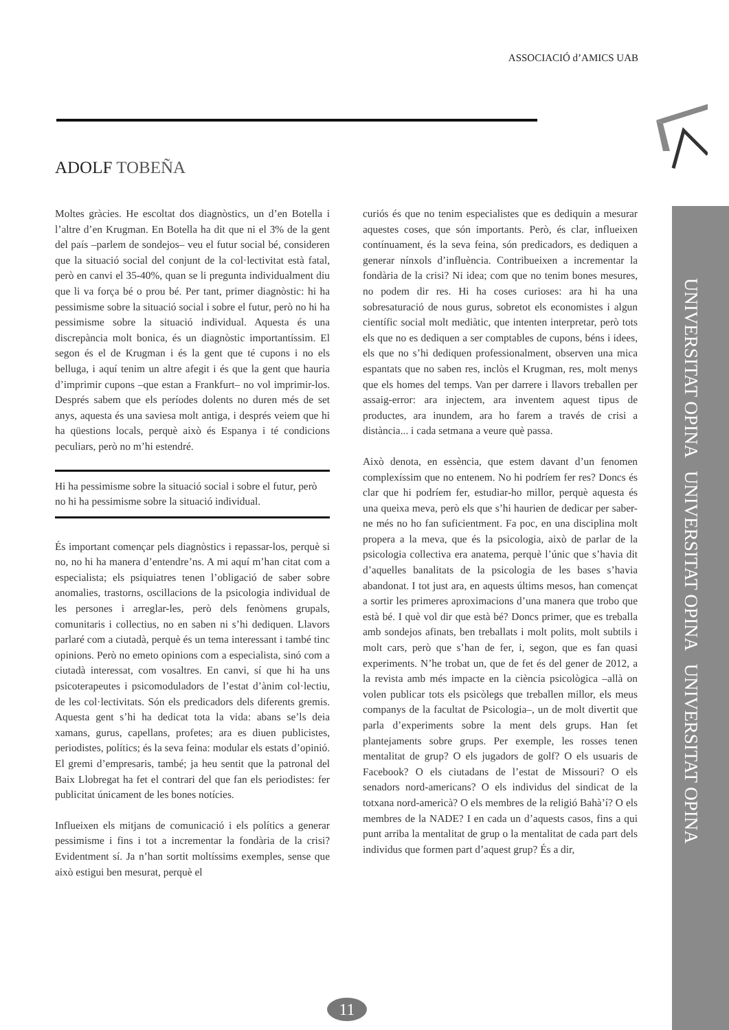ASSOCIACIÓ d’AMICS UAB
UNIVERSITAT OPINA UNIVERSITAT OPINA UNIVERSITAT OPINA
ADOLF TOBEÑA
Moltes gràcies. He escoltat dos diagnòstics, un d’en Botella i l’altre d’en Krugman. En Botella ha dit que ni el 3% de la gent del país –parlem de sondejos– veu el futur social bé, consideren que la situació social del conjunt de la col·lectivitat està fatal, però en canvi el 35-40%, quan se li pregunta individualment diu que li va força bé o prou bé. Per tant, primer diagnòstic: hi ha pessimisme sobre la situació social i sobre el futur, però no hi ha pessimisme sobre la situació individual. Aquesta és una discrepància molt bonica, és un diagnòstic importantíssim. El segon és el de Krugman i és la gent que té cupons i no els belluga, i aquí tenim un altre afegit i és que la gent que hauria d’imprimir cupons –que estan a Frankfurt– no vol imprimir-los. Després sabem que els períodes dolents no duren més de set anys, aquesta és una saviesa molt antiga, i després veiem que hi ha qüestions locals, perquè això és Espanya i té condicions peculiars, però no m’hi estendré.
Hi ha pessimisme sobre la situació social i sobre el futur, però no hi ha pessimisme sobre la situació individual.
És important començar pels diagnòstics i repassar-los, perquè si no, no hi ha manera d’entendre’ns. A mi aquí m’han citat com a especialista; els psiquiatres tenen l’obligació de saber sobre anomalies, trastorns, oscil­lacions de la psicologia individual de les persones i arreglar-les, però dels fenòmens grupals, comunitaris i col­lectius, no en saben ni s’hi dediquen. Llavors parlaré com a ciutadà, perquè és un tema interessant i també tinc opinions. Però no emeto opinions com a especialista, sinó com a ciutadà interessat, com vosaltres. En canvi, sí que hi ha uns psicoterapeutes i psicomoduladors de l’estat d’ànim col·lectiu, de les col·lectivitats. Són els predicadors dels diferents gremis. Aquesta gent s’hi ha dedicat tota la vida: abans se’ls deia xamans, gurus, capellans, profetes; ara es diuen publicistes, periodistes, polítics; és la seva feina: modular els estats d’opinió. El gremi d’empresaris, també; ja heu sentit que la patronal del Baix Llobregat ha fet el contrari del que fan els periodistes: fer publicitat únicament de les bones notícies.
Influeixen els mitjans de comunicació i els polítics a generar pessimisme i fins i tot a incrementar la fondària de la crisi? Evidentment sí. Ja n’han sortit moltíssims exemples, sense que això estigui ben mesurat, perquè el
curiós és que no tenim especialistes que es dediquin a mesurar aquestes coses, que són importants. Però, és clar, influeixen contínuament, és la seva feina, són predicadors, es dediquen a generar nínxols d’influència. Contribueixen a incrementar la fondària de la crisi? Ni idea; com que no tenim bones mesures, no podem dir res. Hi ha coses curioses: ara hi ha una sobresaturació de nous gurus, sobretot els economistes i algun científic social molt mediàtic, que intenten interpretar, però tots els que no es dediquen a ser comptables de cupons, béns i idees, els que no s’hi dediquen professionalment, observen una mica espantats que no saben res, inclòs el Krugman, res, molt menys que els homes del temps. Van per darrere i llavors treballen per assaig-error: ara injectem, ara inventem aquest tipus de productes, ara inundem, ara ho farem a través de crisi a distància... i cada setmana a veure què passa.
Això denota, en essència, que estem davant d’un fenomen complexíssim que no entenem. No hi podríem fer res? Doncs és clar que hi podríem fer, estudiar-ho millor, perquè aquesta és una queixa meva, però els que s’hi haurien de dedicar per saber-ne més no ho fan suficientment. Fa poc, en una disciplina molt propera a la meva, que és la psicologia, això de parlar de la psicologia col­lectiva era anatema, perquè l’únic que s’havia dit d’aquelles banalitats de la psicologia de les bases s’havia abandonat. I tot just ara, en aquests últims mesos, han començat a sortir les primeres aproximacions d’una manera que trobo que està bé. I què vol dir que està bé? Doncs primer, que es treballa amb sondejos afinats, ben treballats i molt polits, molt subtils i molt cars, però que s’han de fer, i, segon, que es fan quasi experiments. N’he trobat un, que de fet és del gener de 2012, a la revista amb més impacte en la ciència psicològica –allà on volen publicar tots els psicòlegs que treballen millor, els meus companys de la facultat de Psicologia–, un de molt divertit que parla d’experiments sobre la ment dels grups. Han fet plantejaments sobre grups. Per exemple, les rosses tenen mentalitat de grup? O els jugadors de golf? O els usuaris de Facebook? O els ciutadans de l’estat de Missouri? O els senadors nord-americans? O els individus del sindicat de la totxana nord-americà? O els membres de la religió Bahà’í? O els membres de la NADE? I en cada un d’aquests casos, fins a qui punt arriba la mentalitat de grup o la mentalitat de cada part dels individus que formen part d’aquest grup? És a dir,
11